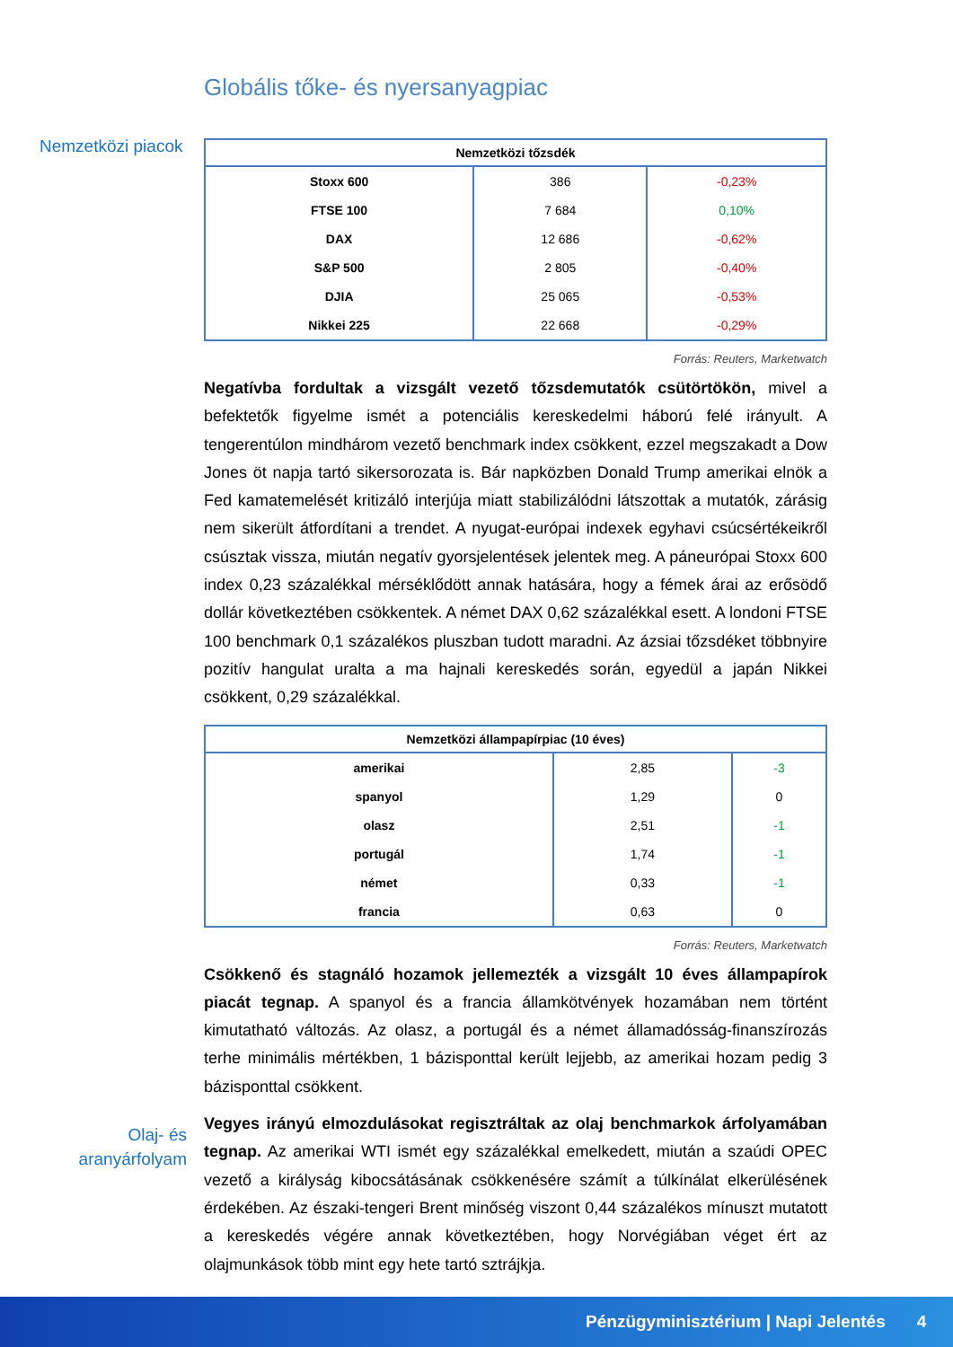Globális tőke- és nyersanyagpiac
Nemzetközi piacok
| Nemzetközi tőzsdék | | |
| --- | --- | --- |
| Stoxx 600 | 386 | -0,23% |
| FTSE 100 | 7 684 | 0,10% |
| DAX | 12 686 | -0,62% |
| S&P 500 | 2 805 | -0,40% |
| DJIA | 25 065 | -0,53% |
| Nikkei 225 | 22 668 | -0,29% |
Forrás: Reuters, Marketwatch
Negatívba fordultak a vizsgált vezető tőzsdemutatók csütörtökön, mivel a befektetők figyelme ismét a potenciális kereskedelmi háború felé irányult. A tengerentúlon mindhárom vezető benchmark index csökkent, ezzel megszakadt a Dow Jones öt napja tartó sikersorozata is. Bár napközben Donald Trump amerikai elnök a Fed kamatemelését kritizáló interjúja miatt stabilizálódni látszottak a mutatók, zárásig nem sikerült átfordítani a trendet. A nyugat-európai indexek egyhavi csúcsértékeikről csúsztak vissza, miután negatív gyorsjelentések jelentek meg. A páneurópai Stoxx 600 index 0,23 százalékkal mérséklődött annak hatására, hogy a fémek árai az erősödő dollár következtében csökkentek. A német DAX 0,62 százalékkal esett. A londoni FTSE 100 benchmark 0,1 százalékos pluszban tudott maradni. Az ázsiai tőzsdéket többnyire pozitív hangulat uralta a ma hajnali kereskedés során, egyedül a japán Nikkei csökkent, 0,29 százalékkal.
| Nemzetközi állampapírpiac (10 éves) | | |
| --- | --- | --- |
| amerikai | 2,85 | -3 |
| spanyol | 1,29 | 0 |
| olasz | 2,51 | -1 |
| portugál | 1,74 | -1 |
| német | 0,33 | -1 |
| francia | 0,63 | 0 |
Forrás: Reuters, Marketwatch
Csökkenő és stagnáló hozamok jellemezték a vizsgált 10 éves állampapírok piacát tegnap. A spanyol és a francia államkötvények hozamában nem történt kimutatható változás. Az olasz, a portugál és a német államadósság-finanszírozás terhe minimális mértékben, 1 bázisponttal került lejjebb, az amerikai hozam pedig 3 bázisponttal csökkent.
Vegyes irányú elmozdulásokat regisztráltak az olaj benchmarkok árfolyamában tegnap. Az amerikai WTI ismét egy százalékkal emelkedett, miután a szaúdi OPEC vezető a királyság kibocsátásának csökkenésére számít a túlkínálat elkerülésének érdekében. Az északi-tengeri Brent minőség viszont 0,44 százalékos mínuszt mutatott a kereskedés végére annak következtében, hogy Norvégiában véget ért az olajmunkások több mint egy hete tartó sztrájkja.
Olaj- és aranyárfolyam
Pénzügyminisztérium | Napi Jelentés 4